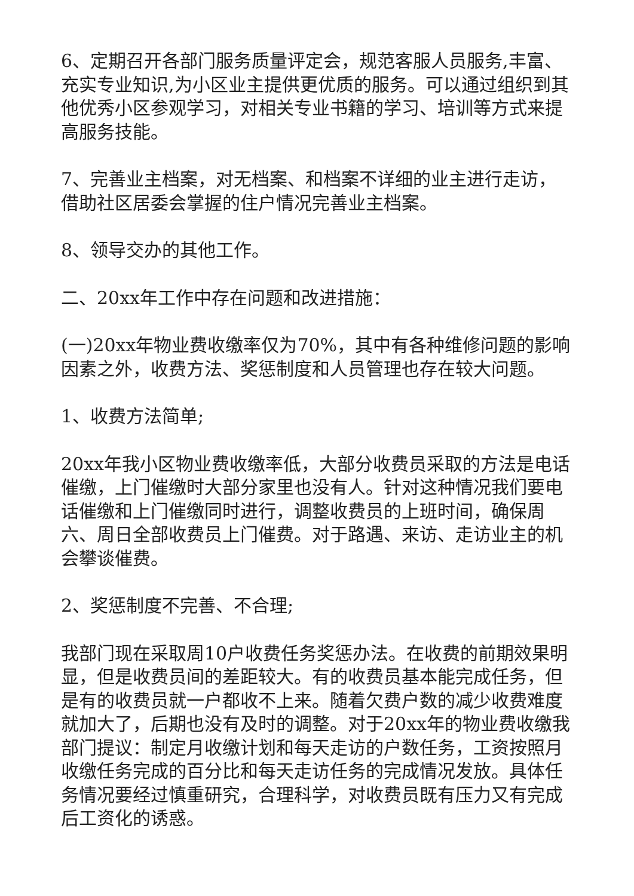6、定期召开各部门服务质量评定会，规范客服人员服务,丰富、充实专业知识,为小区业主提供更优质的服务。可以通过组织到其他优秀小区参观学习，对相关专业书籍的学习、培训等方式来提高服务技能。
7、完善业主档案，对无档案、和档案不详细的业主进行走访，借助社区居委会掌握的住户情况完善业主档案。
8、领导交办的其他工作。
二、20xx年工作中存在问题和改进措施：
(一)20xx年物业费收缴率仅为70%，其中有各种维修问题的影响因素之外，收费方法、奖惩制度和人员管理也存在较大问题。
1、收费方法简单;
20xx年我小区物业费收缴率低，大部分收费员采取的方法是电话催缴，上门催缴时大部分家里也没有人。针对这种情况我们要电话催缴和上门催缴同时进行，调整收费员的上班时间，确保周六、周日全部收费员上门催费。对于路遇、来访、走访业主的机会攀谈催费。
2、奖惩制度不完善、不合理;
我部门现在采取周10户收费任务奖惩办法。在收费的前期效果明显，但是收费员间的差距较大。有的收费员基本能完成任务，但是有的收费员就一户都收不上来。随着欠费户数的减少收费难度就加大了，后期也没有及时的调整。对于20xx年的物业费收缴我部门提议：制定月收缴计划和每天走访的户数任务，工资按照月收缴任务完成的百分比和每天走访任务的完成情况发放。具体任务情况要经过慎重研究，合理科学，对收费员既有压力又有完成后工资化的诱惑。